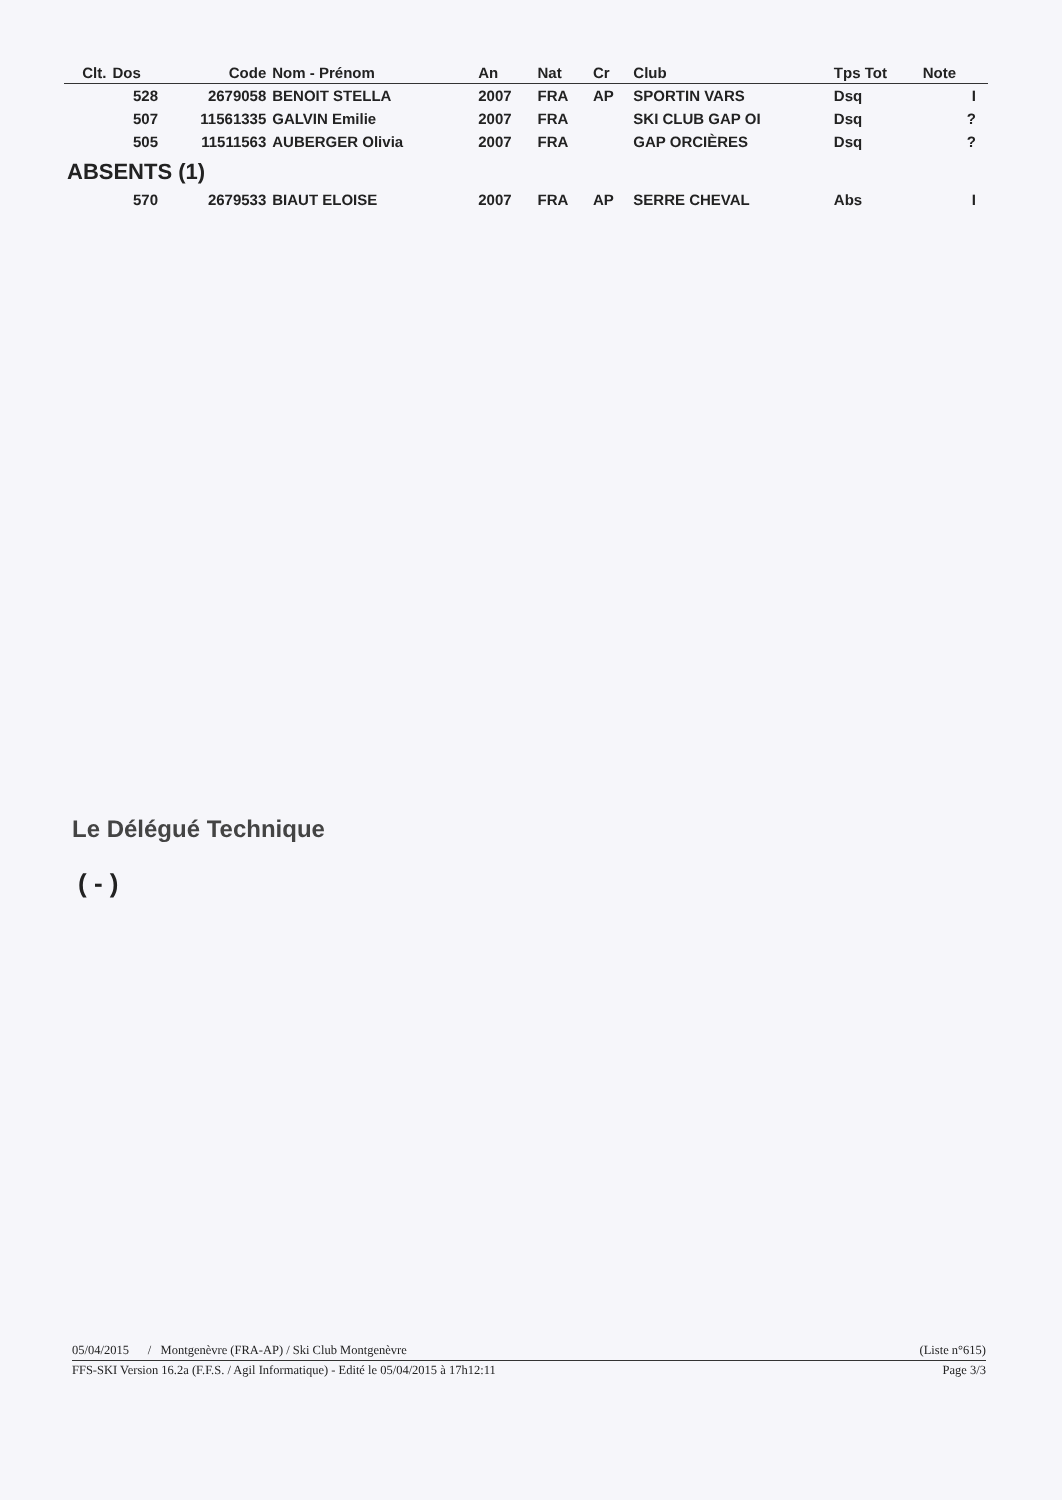| Clt. | Dos | Code | Nom - Prénom | An | Nat | Cr | Club | Tps Tot | Note | |
| --- | --- | --- | --- | --- | --- | --- | --- | --- | --- | --- |
| | 528 | 2679058 | BENOIT STELLA | 2007 | FRA | AP | SPORTIN VARS | Dsq | I | |
| | 507 | 11561335 | GALVIN Emilie | 2007 | FRA | | SKI CLUB GAP OI | Dsq | ? | |
| | 505 | 11511563 | AUBERGER Olivia | 2007 | FRA | | GAP ORCIÈRES | Dsq | ? | |
| ABSENTS (1) | | | | | | | | | | |
| | 570 | 2679533 | BIAUT ELOISE | 2007 | FRA | AP | SERRE CHEVAL | Abs | I | |
Le Délégué Technique
( - )
05/04/2015 / Montgenèvre (FRA-AP) / Ski Club Montgenèvre (Liste n°615)
FFS-SKI Version 16.2a (F.F.S. / Agil Informatique) - Edité le 05/04/2015 à 17h12:11 Page 3/3